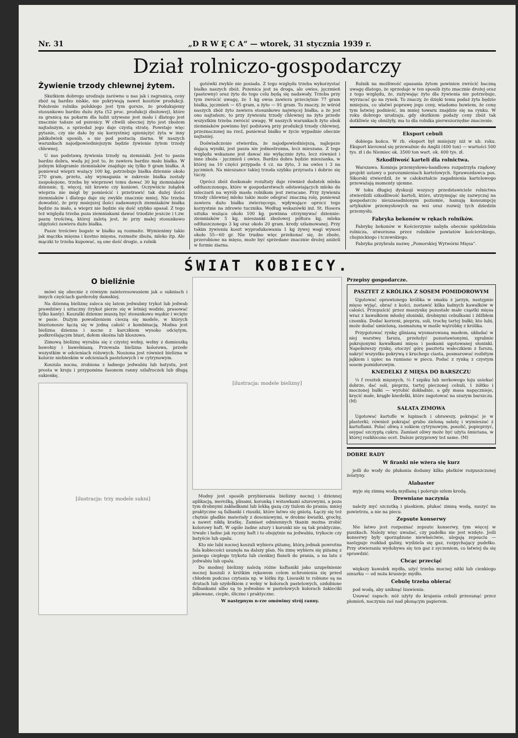Nr. 31 „D R W Ę C A“ — wtorek, 31 stycznia 1939 r.
Dział rolniczo-gospodarczy
Żywienie trzody chlewnej żytem.
Skutkiem dobrego urodzaju zarówno u nas jak i zagranicą, ceny zbóż są bardzo niskie, nie pokrywają nawet kosztów produkcji. Położenie rolnika polskiego jest tym gorsze, że produkujemy stosunkowo bardzo dużo żyta (52 proc. produkcji zbożowej), które za granicą na pokarm dla ludzi używane jest mało i dlatego jest znacznie tańsze od pszenicy. W chwili obecnej żyto jest zbożem najtańszym, a sprzedaż jego daje czystą stratę. Powstaje więc pytanie, czy nie dało by się korzystniej spieniężyć żyta w inny jakikolwiek sposób, a nie pod postacią ziarna. W naszych warunkach najodpowiedniejszym będzie żywienie żytem trzody chlewnej.
U nas podstawą żywienia trzody są ziemniaki. Jest to pasza bardzo dobra, wadą jej jest to, że zawiera bardzo mało białka. W jednym kilogramie ziemniaków znajduje się tylko 9 gram białka. A ponieważ wieprz ważący 100 kg, potrzebuje białka dziennie około 270 gram, przeto, aby wymagania w zakresie białka zostały zaspokojone, trzeba by wieprzowi temu dawać 30 kg ziemniaków dziennie, tj. więcej, niż krowie czy koniowi. Oczywiście żołądek wieprza nie mógł by pomieścić i przetrawić tak dużej ilości ziemniaków i dlatego daje się zwykle znacznie mniej. Nie trzeba dowodzić, że przy mniejszej ilości zadawanych ziemniaków białka będzie za mało, a wieprz nie będzie się dość szybko opasał. Z tego też względu trzeba poza ziemniakami dawać trzodzie jeszcze i t.zw. paszę treściwą, której zaletą jest, że przy małej stosunkowo objętości zawiera dużo białka.
Pasze treściwe bogate w białko są rozmaite. Wymienimy takie jak mączka mięsna i kostno mięsna, rozmaite zboża, mleko itp. Ale mączki te trzeba kupować, są one dość drogie, a rolnik
gotówki zwykle nie posiada. Z tego względu trzeba wykorzystać białko naszych zbóż. Pszenica jest za droga, ale owies, jęczmień (pastewny) oraz żyto do tego celu będą się nadawały. Trzeba przy tym zwrócić uwagę, że 1 kg owsa zawiera przeciętnie 77 gram białka, jęczmień — 65 gram, a żyto — 91 gram. To znaczy, że wśród naszych zbóż żyto zawiera stosunkowo najwięcej białka, a że jest ono najtańsze, to przy żywieniu trzody chlewnej na żyto przede wszystkim trzeba zwrócić uwagę. W naszych warunkach żyto obok ziemniaków powinno być podstawą przy produkcji trzody chlewnej, przeznaczonej na rzeź, ponieważ białko w życie wypadnie obecnie najtaniej.
Doświadczenie stwierdza, że najodpowiedniejszą, najlepsze dającą wyniki, jest pasza nie jednostronna, lecz mieszana. Z tego względu wskazane jest dawać nie wyłącznie żyto, lecz również i inne zboża - jęczmień i owies. Bardzo dobra będzie mieszanka, w której na 10 części przypada 4 cz. na żyto, 3 na owies i 3 na jęczmień. Na mieszance takiej trzoda szybko przyrasta i dobrze się tuczy.
Oprócz zbóż doskonałe rezultaty daje również dodatek mleka odtłuszczonego, które w gospodarstwach odstawiających mleko do mleczarń na wyrób masła rolnikom jest zwracane. Przy żywieniu trzody chlewnej mleko takie może odegrać znaczną rolę, ponieważ zawiera dużo białka zwierzęcego, wpływające oprócz tego korzystnie na zdrowie tucznika. Według wskazówki inż. St. Hosera sztuka ważąca około 100 kg. powinna otrzymywać dziennie: ziemniaków 5 kg, mieszanki zbożowej półtora kg, mleka odtłuszczonego 3 kg oraz około 20 gram. kredy szlamowanej. Przy takim żywieniu koszt wyprodukowania 1 kg żywej wagi wynosi około 55—60 gr. Nie trudno więc przekonać się, że zboże, przerobione na mięso, może być sprzedane znacznie drożej aniżeli w formie ziarna.
Rolnik na możliwość opasania żytem powinien zwrócić baczną uwagę dlatego, że sprzedaje w ten sposób żyto znacznie drożej oraz z tego względu, że, zużywając żyto dla żywienia nie potrzebuje, wyrzucać go na rynek. To znaczy, że dzięki temu podaż żyta będzie mniejsza, co ułatwi poprawę jego ceny, wiadomo bowiem, że cenę tym łatwiej podnieść, im mniej towaru znajdzie się na rynku. W roku dobrego urodzaju, gdy skutkiem podaży ceny zbóż tak dotkliwie się obniżyły, ma to dla rolnika pierwszorzędne znaczenie.
Eksport cebuli
dobiega końca. W rb. eksport był mniejszy niż w ub. roku. Eksport kierował się przeważnie do Anglii (400 ton) — wartości 500 tys. zł i do Niemiec ok. 3500 ton wart. ok. 400 tys. zł.
Szkodliwość karteli dla rolnictwa.
Warszawa. Komisja przemysłowo-handlowa rozpatrzyła rządowy projekt ustawy o porozumieniach kartelowych. Sprawozdawca pos. Sikorski stwierdził, że w całokształcie zagadnienia kartelowego przeważają momenty ujemne.
W toku długiej dyskusji wszyscy przedstawiciele rolnictwa stwierdzili szkodliwość karteli, które, utrzymując się zazwyczaj na gospodarczo nieuzasadnionym poziomie, hamują konsumpcję artykułów przemysłowych na wsi oraz rozwój tych dziedzin przemysłu.
Fabryka bekonów w rękach rolników.
Fabrykę bekonów w Kościerzynie nabyła obecnie spółdzielnia rolnicza, utworzona przez rolników powiatów kościerskiego, chojnickiego i tczewskiego.
Fabryka przybrała nazwę „Pomorskiej Wytwórni Mięsa“.
ŚWIAT KOBIECY.
O bieliźnie
mówi się obecnie z równym zainteresowaniem jak o sukniach i innych częściach garderoby damskiej.
Na dzienną bieliznę zaleca się latem jedwabny trykot lub jedwab prawdziwy i sztuczny (trykot pierze się w letniej wodzie, prasować tylko kanty). Koszulki dzienne muszą być stosunkowo wąskie i wcięte w pasie. Dużym powodzeniem cieszą się modele, w których biustonosze łączą się w jedną całość z kombinacją. Modna jest bielizna dzienna i nocne z karczkiem wysoko odciętym, podkreślającym biust, dołem skośna lub kloszowa.
Zimową bieliznę wyrabia się z czystej wełny, wełny z domieszką bawełny i bawełnianą. Przeważa bielizna kolorowa, przede wszystkim w odcieniach różowych. Noszona jest również bielizna w kolorze niebieskim w odcieniach pastelowych i w cytrynowym.
Koszula nocna, zrobiona z ładnego jedwabiu lub batystu, jest prosta w kroju i przypomina fasonem ranny szlafroczek lub długą sukienkę.
[ilustracja: trzy modele sukni]
[ilustracja: modele bielizny]
Modny jest sposób przybierania bielizny nocnej i dziennej aplikacją, mereżką, plisami, koronką i wstawkami ażurowymi, a poza tym drobnymi zakładkami lub lekką gazą czy tiulem do prania; mniej praktyczne są falbanki i riuszki, które łatwo się gniotą. Łączy się też chętnie gładkie materiały z deseniowymi, w drobne kwiatki, grochy, a nawet nikłą kratkę. Zamiast odmiennych tkanin można zrobić kolorowy haft. W ogóle żadne ażury i koronki nie są tak praktyczne, trwałe i ładne jak ręczny haft i to obojętnie na jedwabiu, trykocie czy batyście lub opalu.
Kto nie lubi nocnej koszuli wybiera piżamę, którą jednak powrotna fala kobiecości usunęła na dalszy plan. Na zimę wybiera się piżamę z jasnego ciepłego trykotu lub cienkiej flaneli do prania, a na lato z jedwabiu lub opalu.
Do modnej bielizny należą różne kaftaniki jako uzupełnienie nocnej koszuli z krótkim rękawem celem uchronienia się przed chłodem podczas czytania np. w łóżku itp. Liseuski te robione są na drutach lub szydełkiem z wełny w kolorach pastelowych, ozdobione falbankami albo są to jedwabne w pastelowych kolorach żakieciki pikowane, ciepłe, śliczne i praktyczne.
W następnym n-rze omówimy strój ranny.
Przepisy gospodarcze.
PASZTET Z KRÓLIKA Z SOSEM POMIDOROWYM
Ugotować oprawionego królika w smaku z jarzyn, następnie mięso wyjąć, obrać z kości, zostawić kilka ładnych kawałków w całości. Przepuścić przez maszynkę pozostałe małe cząstki mięsa wraz z kawałkiem młodej słoninki, drobnymi cebulkami i źdźbłem czosnku. Dodać korzeni, pieprzu, soli, trochę tartej bułki; kto lubi, może dodać umieloną, zasmażoną w maśle wątróbkę z królika.
Przygotować rynkę glinianą wysmarowaną masłem, układać w niej warstwę farszu, przełożyć pozostawionymi, zgrabnie pokrojonymi kawałkami mięsa i paskami ugotowanej słoninki. Napełniwszy rynkę, otoczyć górę pasztetu wałeczkiem z farszu, nakryć wszystko pokrywą z kruchego ciasta, posmarować rozbitym jajkiem i upiec na rumiano w piecu. Podać z rynką z czystym sosem pomidorowym.
KNEDELKI Z MIĘSA DO BARSZCZU
¼ f resztek mięsnych, ¼ f szpiku lub nerkowego łoju usiekać dobrze, dać soli, pieprzu, tartej pieczonej cebuli, 1 żółtko i moczonej bułki — wyrobić dokładnie, a gdy masa napęcznieje, kręcić małe, krągłe knedelki, które zagotować na szarym barszczu. (M)
SAŁATA ZIMOWA
Ugotować kartofle w łupinach i obrawszy, pokrajać je w plasterki; również pokrajać grubo zieloną sałatę i wymieszać z kartoflami. Polać oliwą z sokiem cytrynowym, posolić, popieprzyć, osypać szczyptą cukru. Zamiast oliwy może być użyta śmietana, w której rozkłócono ocet. Dalsze przyprawy też same. (M)
DOBRE RADY
W firanki nie wżera się kurz
jeśli do wody do płukania dodamy kilka płatków rozpuszczonej żelatyny.
Alabaster
myje się zimną wodą mydlaną i poleruje szlem kredą.
Drewniane naczynia
należy myć szczotką i piaskiem, płukać zimną wodą, suszyć na powietrzu, a nie na piecu.
Zepsute konserwy
Nie łatwo jest rozpoznać zepsute konserwy, tym więcej w puszkach. Należy więc uważać, czy pudełko nie jest wzdęte. Jeśli konserwy były sporządzone niewłaściwie, ulegają zepsuciu — następuje rozkład galiny, wydziela się gaz, rozpychający pudełko. Przy otwieraniu wydobywa się ten gaz z syczeniem, co łatwiej da się sprawdzić.
Chcąc przeciąć
większy kawałek mydła, użyć trzeba mocnej nitki lub cienkiego sznurku — od noża kruszeje mydło.
Cebulę trzeba obierać
pod wodą, aby uniknąć łzawienia.
Usuwać zapach: nóż użyty do krajania cebuli przesunąć przez płomień, naczynia zaś nad płonącym papierem.